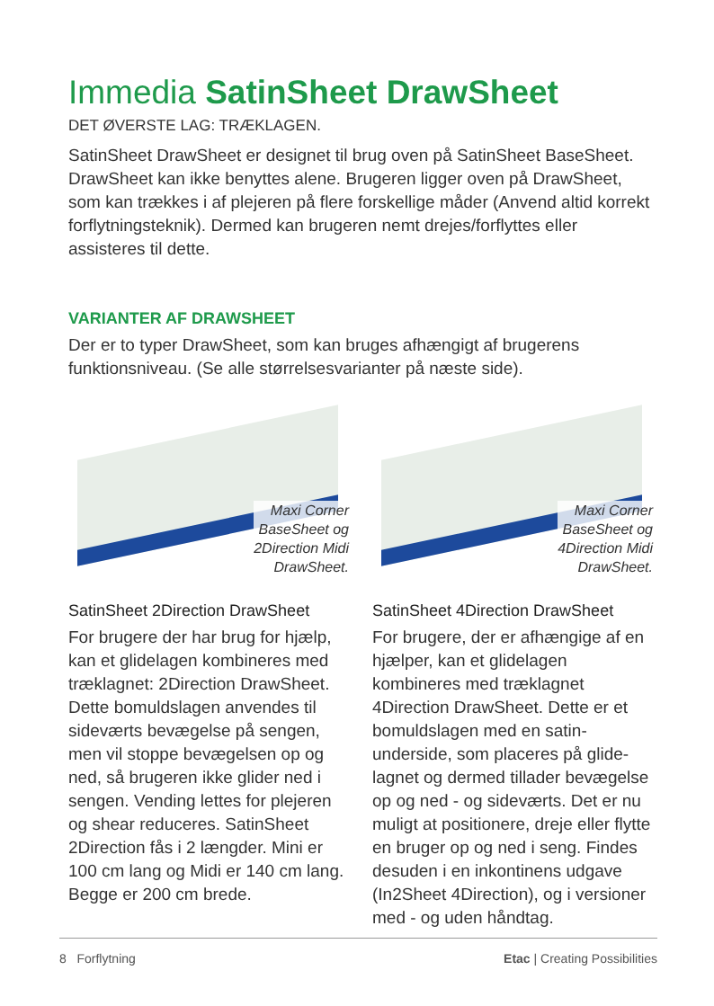Immedia SatinSheet DrawSheet
DET ØVERSTE LAG: TRÆKLAGEN.
SatinSheet DrawSheet er designet til brug oven på SatinSheet BaseSheet. DrawSheet kan ikke benyttes alene. Brugeren ligger oven på DrawSheet, som kan trækkes i af plejeren på flere forskellige måder (Anvend altid korrekt forflytningsteknik). Dermed kan brugeren nemt drejes/forflyttes eller assisteres til dette.
VARIANTER AF DRAWSHEET
Der er to typer DrawSheet, som kan bruges afhængigt af brugerens funktionsniveau. (Se alle størrelsesvarianter på næste side).
Maxi Corner
BaseSheet og
2Direction Midi
DrawSheet.
SatinSheet 2Direction DrawSheet
For brugere der har brug for hjælp, kan et glidelagen kombineres med trækla­gnet: 2Direction DrawSheet. Dette bomuldslagen anvendes til sideværts bevægelse på sengen, men vil stoppe bevægelsen op og ned, så brugeren ikke glider ned i sengen. Vending lettes for plejeren og shear reduceres. SatinSheet 2Direction fås i 2 længder. Mini er 100 cm lang og Midi er 140 cm lang. Begge er 200 cm brede.
Maxi Corner
BaseSheet og
4Direction Midi
DrawSheet.
SatinSheet 4Direction DrawSheet
For brugere, der er afhængige af en hjælper, kan et glidelagen kombineres med træklagnet 4Direction DrawSheet. Dette er et bomuldslagen med en satin­underside, som placeres på glide­lagnet og dermed tillader bevægel­se op og ned - og sideværts. Det er nu muligt at positionere, dreje eller flytte en bruger op og ned i seng. Findes desuden i en inkontinens udgave (In2Sheet 4Direction), og i versioner med - og uden håndtag.
8 Forflytning Etac | Creating Possibilities